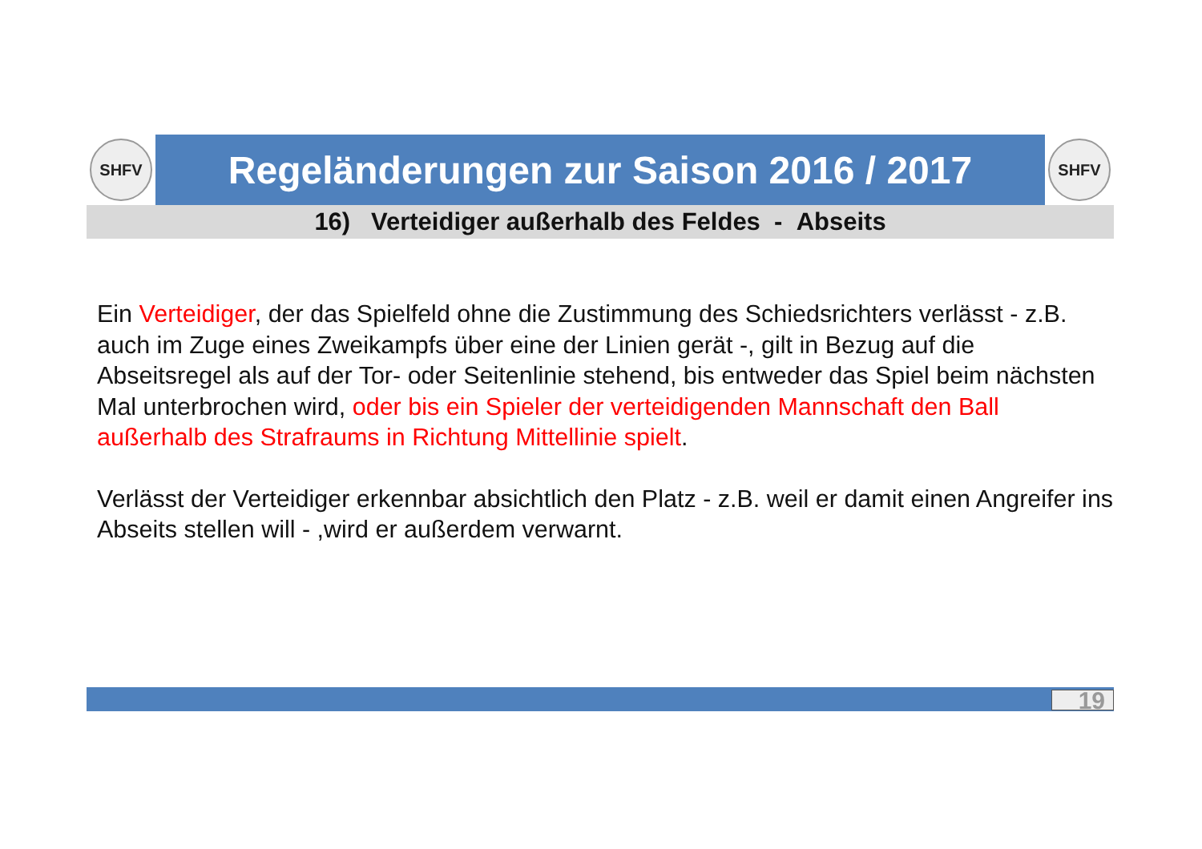SHFV
Regeländerungen zur Saison 2016 / 2017
SHFV
16) Verteidiger außerhalb des Feldes - Abseits
Ein Verteidiger, der das Spielfeld ohne die Zustimmung des Schiedsrichters verlässt - z.B. auch im Zuge eines Zweikampfs über eine der Linien gerät -, gilt in Bezug auf die Abseitsregel als auf der Tor- oder Seitenlinie stehend, bis entweder das Spiel beim nächsten Mal unterbrochen wird, oder bis ein Spieler der verteidigenden Mannschaft den Ball außerhalb des Strafraums in Richtung Mittellinie spielt.
Verlässt der Verteidiger erkennbar absichtlich den Platz - z.B. weil er damit einen Angreifer ins Abseits stellen will - ,wird er außerdem verwarnt.
19